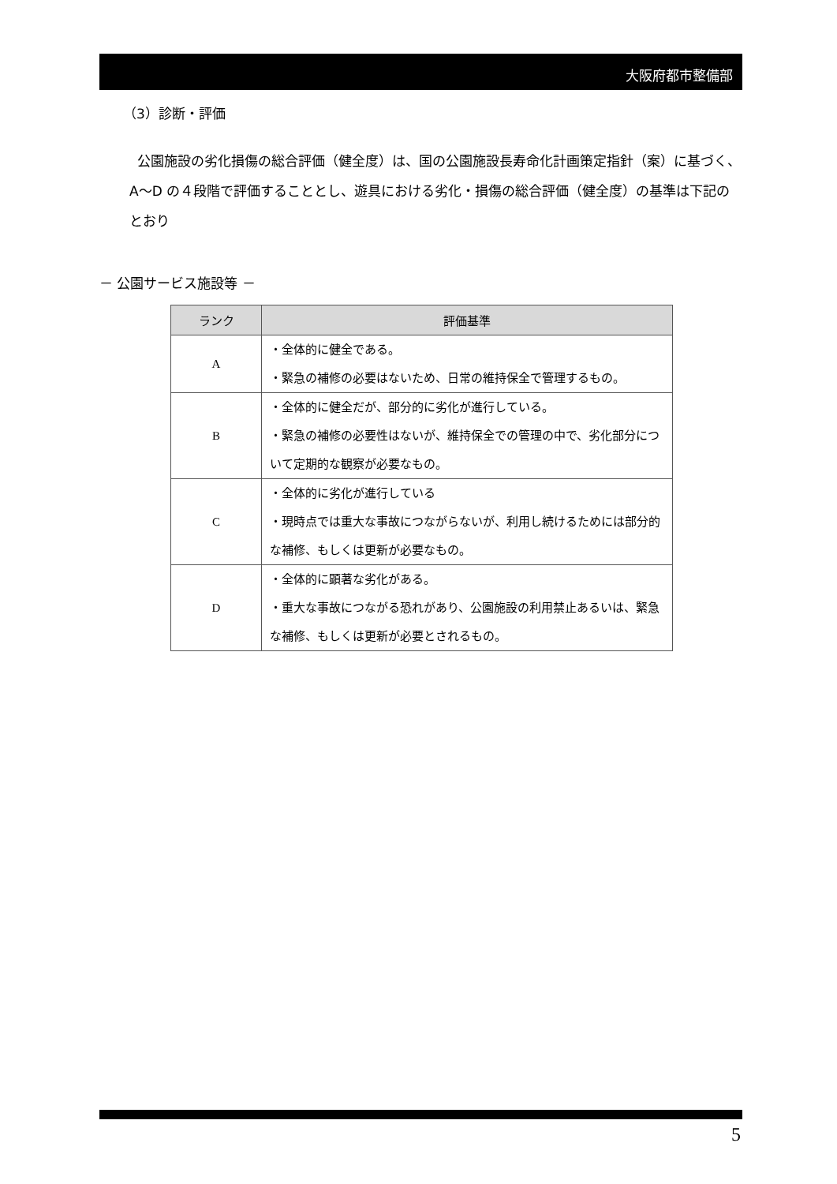大阪府都市整備部
（3）診断・評価
公園施設の劣化損傷の総合評価（健全度）は、国の公園施設長寿命化計画策定指針（案）に基づく、A～D の４段階で評価することとし、遊具における劣化・損傷の総合評価（健全度）の基準は下記のとおり
－ 公園サービス施設等 －
| ランク | 評価基準 |
| --- | --- |
| A | ・全体的に健全である。 ・緊急の補修の必要はないため、日常の維持保全で管理するもの。 |
| B | ・全体的に健全だが、部分的に劣化が進行している。 ・緊急の補修の必要性はないが、維持保全での管理の中で、劣化部分について定期的な観察が必要なもの。 |
| C | ・全体的に劣化が進行している ・現時点では重大な事故につながらないが、利用し続けるためには部分的な補修、もしくは更新が必要なもの。 |
| D | ・全体的に顕著な劣化がある。 ・重大な事故につながる恐れがあり、公園施設の利用禁止あるいは、緊急な補修、もしくは更新が必要とされるもの。 |
5